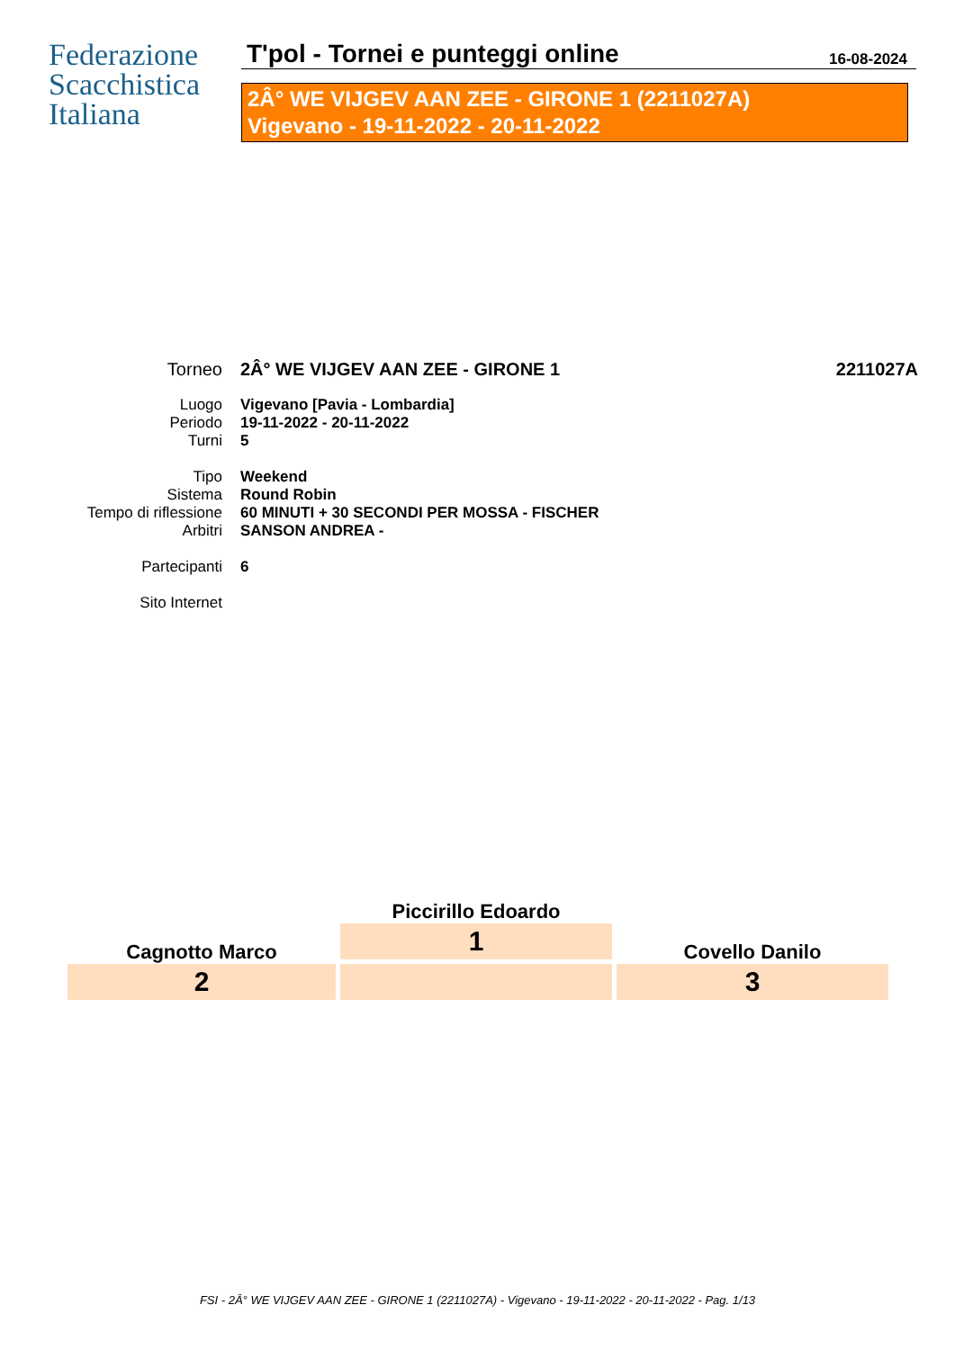Federazione
Scacchistica
Italiana
T'pol - Tornei e punteggi online 16-08-2024
2Â° WE VIJGEV AAN ZEE - GIRONE 1 (2211027A)
Vigevano - 19-11-2022 - 20-11-2022
Torneo 2Â° WE VIJGEV AAN ZEE - GIRONE 1 2211027A
Luogo Vigevano [Pavia - Lombardia]
Periodo 19-11-2022 - 20-11-2022
Turni 5
Tipo Weekend
Sistema Round Robin
Tempo di riflessione 60 MINUTI + 30 SECONDI PER MOSSA - FISCHER
Arbitri SANSON ANDREA -
Partecipanti 6
Sito Internet
Cagnotto Marco
2
Piccirillo Edoardo
1
Covello Danilo
3
FSI - 2Â° WE VIJGEV AAN ZEE - GIRONE 1 (2211027A) - Vigevano - 19-11-2022 - 20-11-2022 - Pag. 1/13